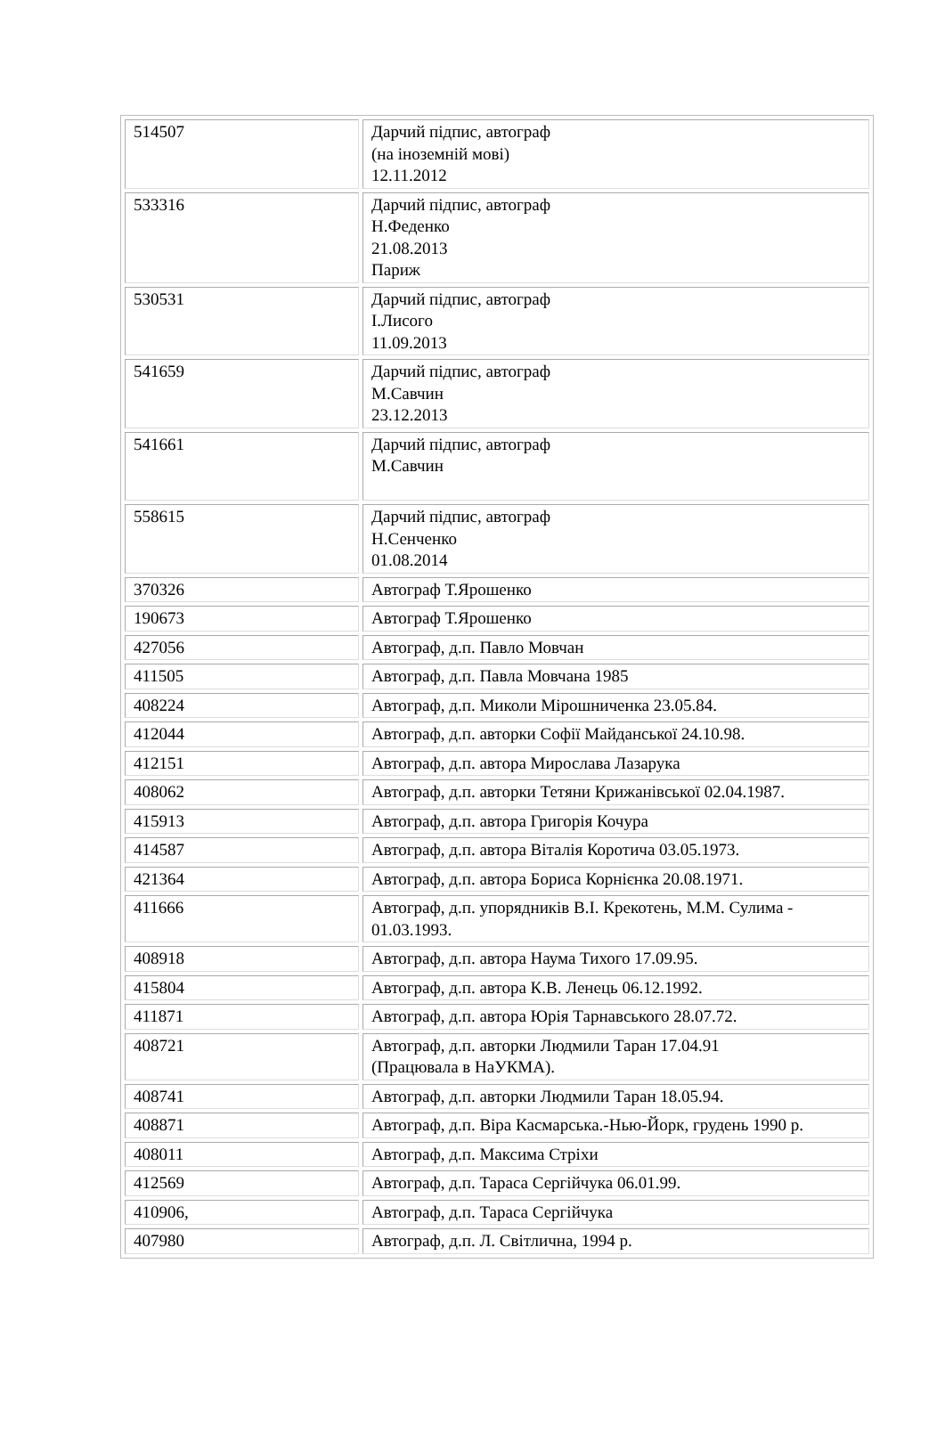| 514507 | Дарчий підпис, автограф (на іноземній мові) 12.11.2012 |
| 533316 | Дарчий підпис, автограф Н.Феденко 21.08.2013 Париж |
| 530531 | Дарчий підпис, автограф І.Лисого 11.09.2013 |
| 541659 | Дарчий підпис, автограф М.Савчин 23.12.2013 |
| 541661 | Дарчий підпис, автограф М.Савчин |
| 558615 | Дарчий підпис, автограф Н.Сенченко 01.08.2014 |
| 370326 | Автограф Т.Ярошенко |
| 190673 | Автограф Т.Ярошенко |
| 427056 | Автограф, д.п. Павло Мовчан |
| 411505 | Автограф, д.п. Павла Мовчана 1985 |
| 408224 | Автограф, д.п. Миколи Мірошниченка 23.05.84. |
| 412044 | Автограф, д.п. авторки Софії Майданської 24.10.98. |
| 412151 | Автограф, д.п. автора Мирослава Лазарука |
| 408062 | Автограф, д.п. авторки Тетяни Крижанівської 02.04.1987. |
| 415913 | Автограф, д.п. автора Григорія Кочура |
| 414587 | Автограф, д.п. автора Віталія Коротича 03.05.1973. |
| 421364 | Автограф, д.п. автора Бориса Корнієнка 20.08.1971. |
| 411666 | Автограф, д.п. упорядників В.І. Крекотень, М.М. Сулима - 01.03.1993. |
| 408918 | Автограф, д.п. автора Наума Тихого 17.09.95. |
| 415804 | Автограф, д.п. автора К.В. Ленець 06.12.1992. |
| 411871 | Автограф, д.п. автора Юрія Тарнавського 28.07.72. |
| 408721 | Автограф, д.п. авторки Людмили Таран 17.04.91 (Працювала в НаУКМА). |
| 408741 | Автограф, д.п. авторки Людмили Таран 18.05.94. |
| 408871 | Автограф, д.п. Віра Касмарська.-Нью-Йорк, грудень 1990 р. |
| 408011 | Автограф, д.п. Максима Стріхи |
| 412569 | Автограф, д.п. Тараса Сергійчука 06.01.99. |
| 410906, | Автограф, д.п. Тараса Сергійчука |
| 407980 | Автограф, д.п. Л. Світлична, 1994 р. |